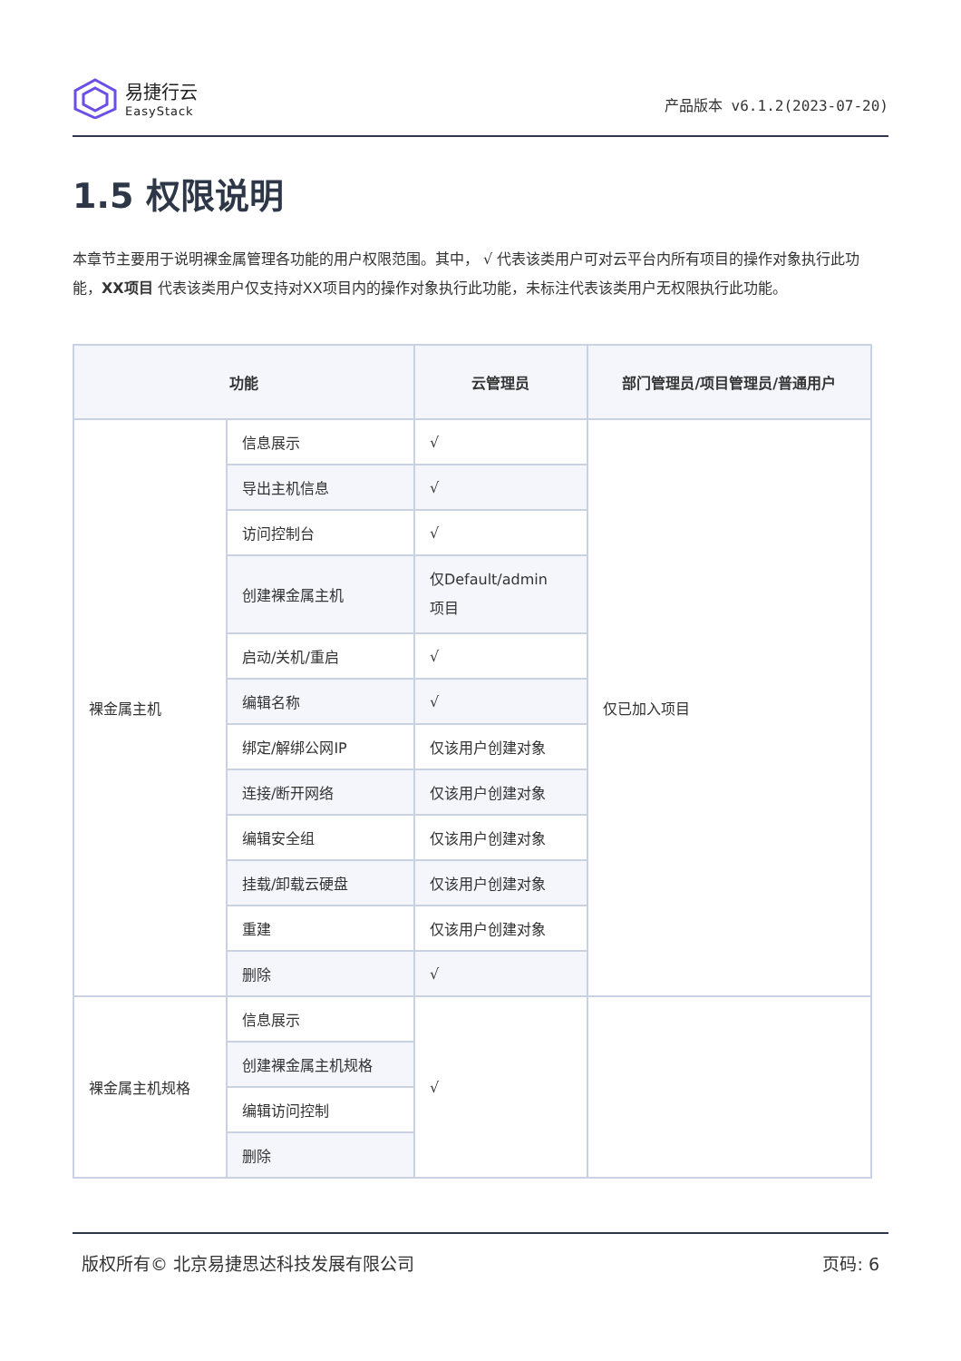易捷行云
EasyStack
产品版本 v6.1.2(2023-07-20)
1.5 权限说明
本章节主要用于说明裸金属管理各功能的用户权限范围。其中， √ 代表该类用户可对云平台内所有项目的操作对象执行此功能，XX项目 代表该类用户仅支持对XX项目内的操作对象执行此功能，未标注代表该类用户无权限执行此功能。
| 功能 | | 云管理员 | 部门管理员/项目管理员/普通用户 |
| --- | --- | --- | --- |
| 裸金属主机 | 信息展示 | √ | 仅已加入项目 |
| | 导出主机信息 | √ | |
| | 访问控制台 | √ | |
| | 创建裸金属主机 | 仅Default/admin 项目 | |
| | 启动/关机/重启 | √ | |
| | 编辑名称 | √ | |
| | 绑定/解绑公网IP | 仅该用户创建对象 | |
| | 连接/断开网络 | 仅该用户创建对象 | |
| | 编辑安全组 | 仅该用户创建对象 | |
| | 挂载/卸载云硬盘 | 仅该用户创建对象 | |
| | 重建 | 仅该用户创建对象 | |
| | 删除 | √ | |
| 裸金属主机规格 | 信息展示 | √ | |
| | 创建裸金属主机规格 | | |
| | 编辑访问控制 | | |
| | 删除 | | |
版权所有© 北京易捷思达科技发展有限公司 页码: 6